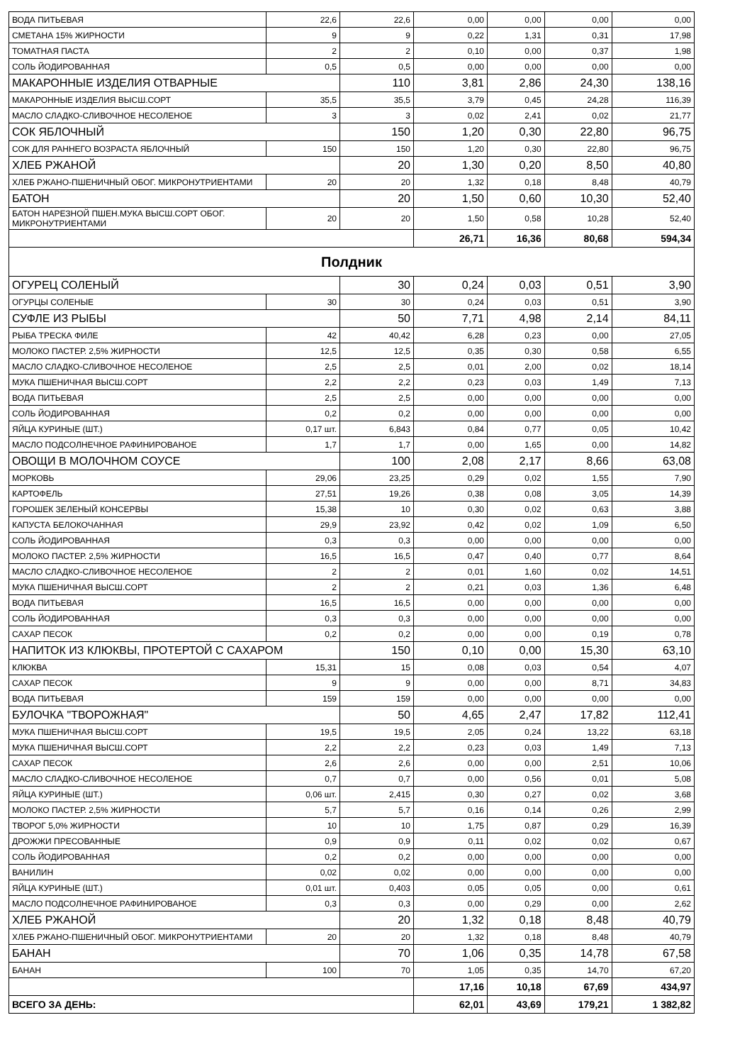| ВОДА ПИТЬЕВАЯ | 22,6 | 22,6 | 0,00 | 0,00 | 0,00 | 0,00 |
| СМЕТАНА 15% ЖИРНОСТИ | 9 | 9 | 0,22 | 1,31 | 0,31 | 17,98 |
| ТОМАТНАЯ ПАСТА | 2 | 2 | 0,10 | 0,00 | 0,37 | 1,98 |
| СОЛЬ ЙОДИРОВАННАЯ | 0,5 | 0,5 | 0,00 | 0,00 | 0,00 | 0,00 |
| МАКАРОННЫЕ ИЗДЕЛИЯ ОТВАРНЫЕ | | 110 | 3,81 | 2,86 | 24,30 | 138,16 |
| МАКАРОННЫЕ ИЗДЕЛИЯ ВЫСШ.СОРТ | 35,5 | 35,5 | 3,79 | 0,45 | 24,28 | 116,39 |
| МАСЛО СЛАДКО-СЛИВОЧНОЕ НЕСОЛЕНОЕ | 3 | 3 | 0,02 | 2,41 | 0,02 | 21,77 |
| СОК ЯБЛОЧНЫЙ | | 150 | 1,20 | 0,30 | 22,80 | 96,75 |
| СОК ДЛЯ РАННЕГО ВОЗРАСТА ЯБЛОЧНЫЙ | 150 | 150 | 1,20 | 0,30 | 22,80 | 96,75 |
| ХЛЕБ РЖАНОЙ | | 20 | 1,30 | 0,20 | 8,50 | 40,80 |
| ХЛЕБ РЖАНО-ПШЕНИЧНЫЙ ОБОГ. МИКРОНУТРИЕНТАМИ | 20 | 20 | 1,32 | 0,18 | 8,48 | 40,79 |
| БАТОН | | 20 | 1,50 | 0,60 | 10,30 | 52,40 |
| БАТОН НАРЕЗНОЙ ПШЕН.МУКА ВЫСШ.СОРТ ОБОГ. МИКРОНУТРИЕНТАМИ | 20 | 20 | 1,50 | 0,58 | 10,28 | 52,40 |
| | | | 26,71 | 16,36 | 80,68 | 594,34 |
| Полдник | | | | | | |
| ОГУРЕЦ СОЛЕНЫЙ | | 30 | 0,24 | 0,03 | 0,51 | 3,90 |
| ОГУРЦЫ СОЛЕНЫЕ | 30 | 30 | 0,24 | 0,03 | 0,51 | 3,90 |
| СУФЛЕ ИЗ РЫБЫ | | 50 | 7,71 | 4,98 | 2,14 | 84,11 |
| РЫБА ТРЕСКА ФИЛЕ | 42 | 40,42 | 6,28 | 0,23 | 0,00 | 27,05 |
| МОЛОКО ПАСТЕР. 2,5% ЖИРНОСТИ | 12,5 | 12,5 | 0,35 | 0,30 | 0,58 | 6,55 |
| МАСЛО СЛАДКО-СЛИВОЧНОЕ НЕСОЛЕНОЕ | 2,5 | 2,5 | 0,01 | 2,00 | 0,02 | 18,14 |
| МУКА ПШЕНИЧНАЯ ВЫСШ.СОРТ | 2,2 | 2,2 | 0,23 | 0,03 | 1,49 | 7,13 |
| ВОДА ПИТЬЕВАЯ | 2,5 | 2,5 | 0,00 | 0,00 | 0,00 | 0,00 |
| СОЛЬ ЙОДИРОВАННАЯ | 0,2 | 0,2 | 0,00 | 0,00 | 0,00 | 0,00 |
| ЯЙЦА КУРИНЫЕ (ШТ.) | 0,17 шт. | 6,843 | 0,84 | 0,77 | 0,05 | 10,42 |
| МАСЛО ПОДСОЛНЕЧНОЕ РАФИНИРОВАНОЕ | 1,7 | 1,7 | 0,00 | 1,65 | 0,00 | 14,82 |
| ОВОЩИ В МОЛОЧНОМ СОУСЕ | | 100 | 2,08 | 2,17 | 8,66 | 63,08 |
| МОРКОВЬ | 29,06 | 23,25 | 0,29 | 0,02 | 1,55 | 7,90 |
| КАРТОФЕЛЬ | 27,51 | 19,26 | 0,38 | 0,08 | 3,05 | 14,39 |
| ГОРОШЕК ЗЕЛЕНЫЙ КОНСЕРВЫ | 15,38 | 10 | 0,30 | 0,02 | 0,63 | 3,88 |
| КАПУСТА БЕЛОКОЧАННАЯ | 29,9 | 23,92 | 0,42 | 0,02 | 1,09 | 6,50 |
| СОЛЬ ЙОДИРОВАННАЯ | 0,3 | 0,3 | 0,00 | 0,00 | 0,00 | 0,00 |
| МОЛОКО ПАСТЕР. 2,5% ЖИРНОСТИ | 16,5 | 16,5 | 0,47 | 0,40 | 0,77 | 8,64 |
| МАСЛО СЛАДКО-СЛИВОЧНОЕ НЕСОЛЕНОЕ | 2 | 2 | 0,01 | 1,60 | 0,02 | 14,51 |
| МУКА ПШЕНИЧНАЯ ВЫСШ.СОРТ | 2 | 2 | 0,21 | 0,03 | 1,36 | 6,48 |
| ВОДА ПИТЬЕВАЯ | 16,5 | 16,5 | 0,00 | 0,00 | 0,00 | 0,00 |
| СОЛЬ ЙОДИРОВАННАЯ | 0,3 | 0,3 | 0,00 | 0,00 | 0,00 | 0,00 |
| САХАР ПЕСОК | 0,2 | 0,2 | 0,00 | 0,00 | 0,19 | 0,78 |
| НАПИТОК ИЗ КЛЮКВЫ, ПРОТЕРТОЙ С САХАРОМ | | 150 | 0,10 | 0,00 | 15,30 | 63,10 |
| КЛЮКВА | 15,31 | 15 | 0,08 | 0,03 | 0,54 | 4,07 |
| САХАР ПЕСОК | 9 | 9 | 0,00 | 0,00 | 8,71 | 34,83 |
| ВОДА ПИТЬЕВАЯ | 159 | 159 | 0,00 | 0,00 | 0,00 | 0,00 |
| БУЛОЧКА "ТВОРОЖНАЯ" | | 50 | 4,65 | 2,47 | 17,82 | 112,41 |
| МУКА ПШЕНИЧНАЯ ВЫСШ.СОРТ | 19,5 | 19,5 | 2,05 | 0,24 | 13,22 | 63,18 |
| МУКА ПШЕНИЧНАЯ ВЫСШ.СОРТ | 2,2 | 2,2 | 0,23 | 0,03 | 1,49 | 7,13 |
| САХАР ПЕСОК | 2,6 | 2,6 | 0,00 | 0,00 | 2,51 | 10,06 |
| МАСЛО СЛАДКО-СЛИВОЧНОЕ НЕСОЛЕНОЕ | 0,7 | 0,7 | 0,00 | 0,56 | 0,01 | 5,08 |
| ЯЙЦА КУРИНЫЕ (ШТ.) | 0,06 шт. | 2,415 | 0,30 | 0,27 | 0,02 | 3,68 |
| МОЛОКО ПАСТЕР. 2,5% ЖИРНОСТИ | 5,7 | 5,7 | 0,16 | 0,14 | 0,26 | 2,99 |
| ТВОРОГ 5,0% ЖИРНОСТИ | 10 | 10 | 1,75 | 0,87 | 0,29 | 16,39 |
| ДРОЖЖИ ПРЕСОВАННЫЕ | 0,9 | 0,9 | 0,11 | 0,02 | 0,02 | 0,67 |
| СОЛЬ ЙОДИРОВАННАЯ | 0,2 | 0,2 | 0,00 | 0,00 | 0,00 | 0,00 |
| ВАНИЛИН | 0,02 | 0,02 | 0,00 | 0,00 | 0,00 | 0,00 |
| ЯЙЦА КУРИНЫЕ (ШТ.) | 0,01 шт. | 0,403 | 0,05 | 0,05 | 0,00 | 0,61 |
| МАСЛО ПОДСОЛНЕЧНОЕ РАФИНИРОВАНОЕ | 0,3 | 0,3 | 0,00 | 0,29 | 0,00 | 2,62 |
| ХЛЕБ РЖАНОЙ | | 20 | 1,32 | 0,18 | 8,48 | 40,79 |
| ХЛЕБ РЖАНО-ПШЕНИЧНЫЙ ОБОГ. МИКРОНУТРИЕНТАМИ | 20 | 20 | 1,32 | 0,18 | 8,48 | 40,79 |
| БАНАН | | 70 | 1,06 | 0,35 | 14,78 | 67,58 |
| БАНАН | 100 | 70 | 1,05 | 0,35 | 14,70 | 67,20 |
| | | | 17,16 | 10,18 | 67,69 | 434,97 |
| ВСЕГО ЗА ДЕНЬ: | | | 62,01 | 43,69 | 179,21 | 1 382,82 |